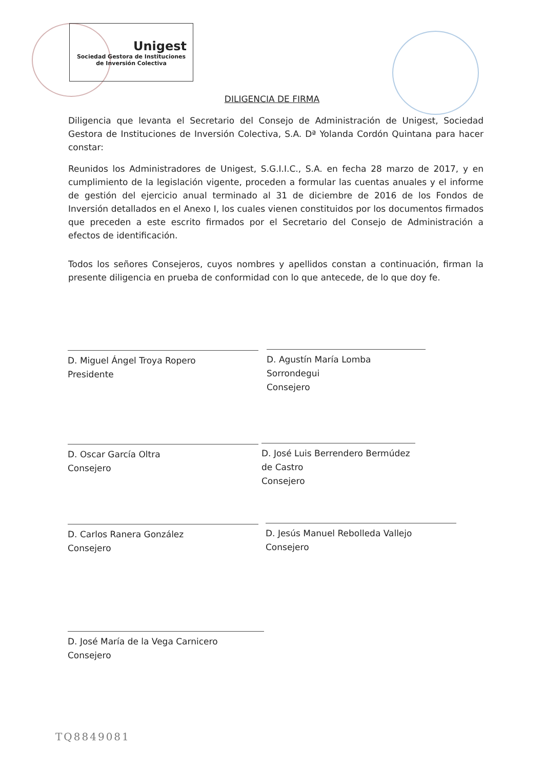Unigest
Sociedad Gestora de Instituciones
de Inversión Colectiva
DILIGENCIA DE FIRMA
Diligencia que levanta el Secretario del Consejo de Administración de Unigest, Sociedad Gestora de Instituciones de Inversión Colectiva, S.A. Dª Yolanda Cordón Quintana para hacer constar:
Reunidos los Administradores de Unigest, S.G.I.I.C., S.A. en fecha 28 marzo de 2017, y en cumplimiento de la legislación vigente, proceden a formular las cuentas anuales y el informe de gestión del ejercicio anual terminado al 31 de diciembre de 2016 de los Fondos de Inversión detallados en el Anexo I, los cuales vienen constituidos por los documentos firmados que preceden a este escrito firmados por el Secretario del Consejo de Administración a efectos de identificación.
Todos los señores Consejeros, cuyos nombres y apellidos constan a continuación, firman la presente diligencia en prueba de conformidad con lo que antecede, de lo que doy fe.
D. Miguel Ángel Troya Ropero
Presidente
D. Agustín María Lomba Sorrondegui
Consejero
D. Oscar García Oltra
Consejero
D. José Luis Berrendero Bermúdez de Castro
Consejero
D. Carlos Ranera González
Consejero
D. Jesús Manuel Rebolleda Vallejo
Consejero
D. José María de la Vega Carnicero
Consejero
TQ8849081